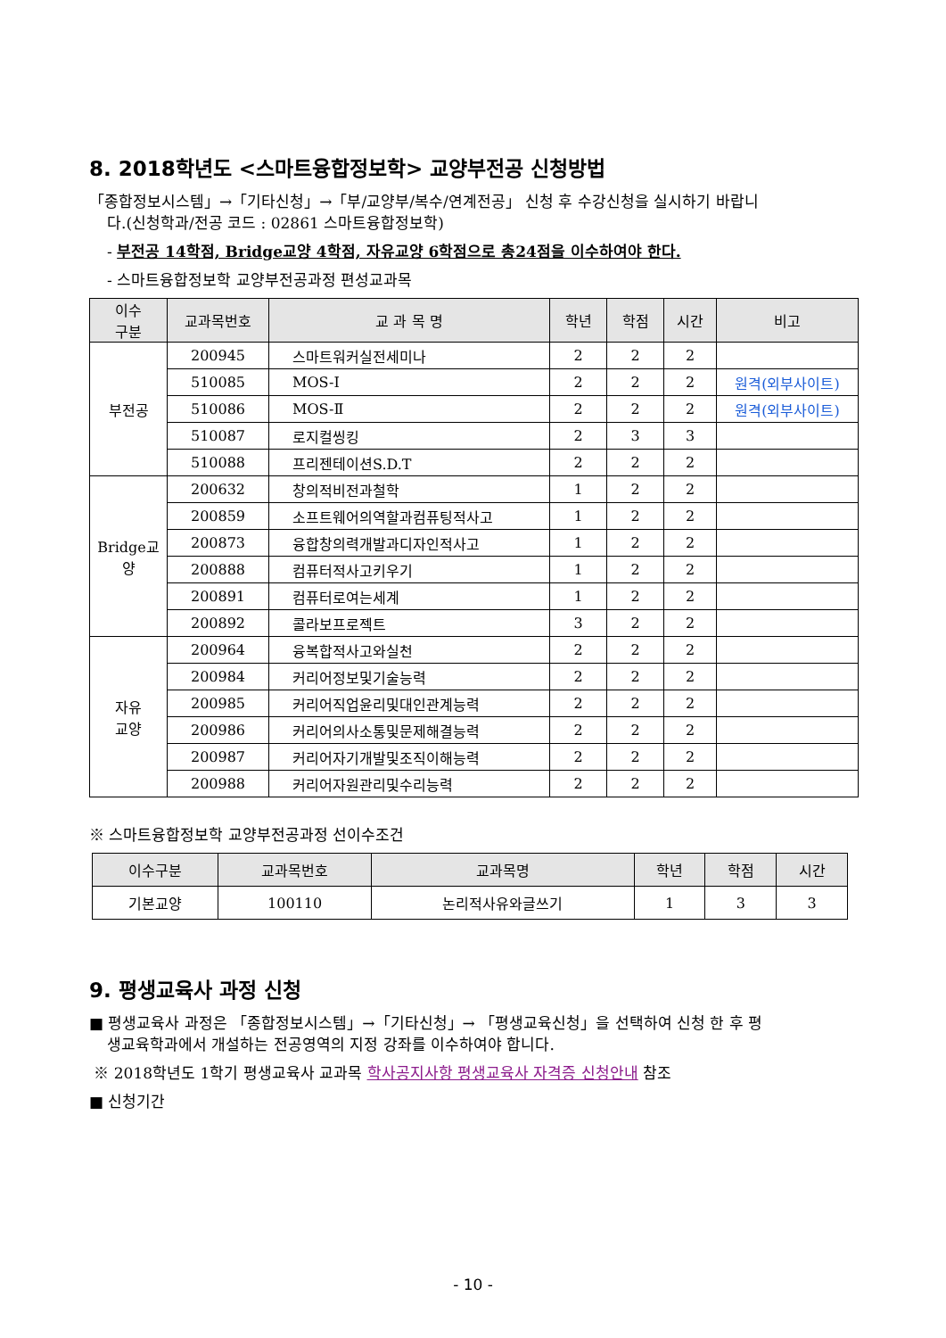8. 2018학년도 <스마트융합정보학> 교양부전공 신청방법
「종합정보시스템」→「기타신청」→「부/교양부/복수/연계전공」 신청 후 수강신청을 실시하기 바랍니
다.(신청학과/전공 코드 : 02861 스마트융합정보학)
- 부전공 14학점, Bridge교양 4학점, 자유교양 6학점으로 총24점을 이수하여야 한다.
- 스마트융합정보학 교양부전공과정 편성교과목
| 이수 구분 | 교과목번호 | 교 과 목 명 | 학년 | 학점 | 시간 | 비고 |
| --- | --- | --- | --- | --- | --- | --- |
| 부전공 | 200945 | 스마트워커실전세미나 | 2 | 2 | 2 | |
| | 510085 | MOS-Ⅰ | 2 | 2 | 2 | 원격(외부사이트) |
| | 510086 | MOS-Ⅱ | 2 | 2 | 2 | 원격(외부사이트) |
| | 510087 | 로지컬씽킹 | 2 | 3 | 3 | |
| | 510088 | 프리젠테이션S.D.T | 2 | 2 | 2 | |
| Bridge교 양 | 200632 | 창의적비전과철학 | 1 | 2 | 2 | |
| | 200859 | 소프트웨어의역할과컴퓨팅적사고 | 1 | 2 | 2 | |
| | 200873 | 융합창의력개발과디자인적사고 | 1 | 2 | 2 | |
| | 200888 | 컴퓨터적사고키우기 | 1 | 2 | 2 | |
| | 200891 | 컴퓨터로여는세계 | 1 | 2 | 2 | |
| | 200892 | 콜라보프로젝트 | 3 | 2 | 2 | |
| 자유 교양 | 200964 | 융복합적사고와실천 | 2 | 2 | 2 | |
| | 200984 | 커리어정보및기술능력 | 2 | 2 | 2 | |
| | 200985 | 커리어직업윤리및대인관계능력 | 2 | 2 | 2 | |
| | 200986 | 커리어의사소통및문제해결능력 | 2 | 2 | 2 | |
| | 200987 | 커리어자기개발및조직이해능력 | 2 | 2 | 2 | |
| | 200988 | 커리어자원관리및수리능력 | 2 | 2 | 2 | |
※ 스마트융합정보학 교양부전공과정 선이수조건
| 이수구분 | 교과목번호 | 교과목명 | 학년 | 학점 | 시간 |
| --- | --- | --- | --- | --- | --- |
| 기본교양 | 100110 | 논리적사유와글쓰기 | 1 | 3 | 3 |
9. 평생교육사 과정 신청
■ 평생교육사 과정은 「종합정보시스템」→「기타신청」→ 「평생교육신청」을 선택하여 신청 한 후 평
생교육학과에서 개설하는 전공영역의 지정 강좌를 이수하여야 합니다.
※ 2018학년도 1학기 평생교육사 교과목 학사공지사항 평생교육사 자격증 신청안내 참조
■ 신청기간
- 10 -